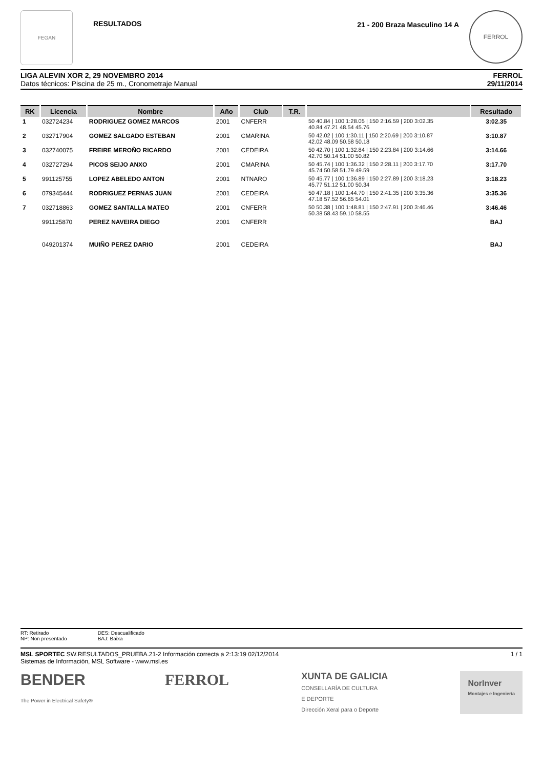FEGAN
RESULTADOS
21 - 200 Braza Masculino 14 A
FERROL
LIGA ALEVIN XOR 2, 29 NOVEMBRO 2014
Datos técnicos: Piscina de 25 m., Cronometraje Manual
FERROL
29/11/2014
| RK | Licencia | Nombre | Año | Club | T.R. | | Resultado |
| --- | --- | --- | --- | --- | --- | --- | --- |
| 1 | 032724234 | RODRIGUEZ GOMEZ MARCOS | 2001 | CNFERR | | 50 40.84 / 100 1:28.05 / 150 2:16.59 / 200 3:02.35 40.84 47.21 48.54 45.76 | 3:02.35 |
| 2 | 032717904 | GOMEZ SALGADO ESTEBAN | 2001 | CMARINA | | 50 42.02 / 100 1:30.11 / 150 2:20.69 / 200 3:10.87 42.02 48.09 50.58 50.18 | 3:10.87 |
| 3 | 032740075 | FREIRE MEROÑO RICARDO | 2001 | CEDEIRA | | 50 42.70 / 100 1:32.84 / 150 2:23.84 / 200 3:14.66 42.70 50.14 51.00 50.82 | 3:14.66 |
| 4 | 032727294 | PICOS SEIJO ANXO | 2001 | CMARINA | | 50 45.74 / 100 1:36.32 / 150 2:28.11 / 200 3:17.70 45.74 50.58 51.79 49.59 | 3:17.70 |
| 5 | 991125755 | LOPEZ ABELEDO ANTON | 2001 | NTNARO | | 50 45.77 / 100 1:36.89 / 150 2:27.89 / 200 3:18.23 45.77 51.12 51.00 50.34 | 3:18.23 |
| 6 | 079345444 | RODRIGUEZ PERNAS JUAN | 2001 | CEDEIRA | | 50 47.18 / 100 1:44.70 / 150 2:41.35 / 200 3:35.36 47.18 57.52 56.65 54.01 | 3:35.36 |
| 7 | 032718863 | GOMEZ SANTALLA MATEO | 2001 | CNFERR | | 50 50.38 / 100 1:48.81 / 150 2:47.91 / 200 3:46.46 50.38 58.43 59.10 58.55 | 3:46.46 |
| | 991125870 | PEREZ NAVEIRA DIEGO | 2001 | CNFERR | | | BAJ |
| | 049201374 | MUIÑO PEREZ DARIO | 2001 | CEDEIRA | | | BAJ |
RT: Retirado
NP: Non presentado
DES: Descualificado
BAJ: Baixa
MSL SPORTEC SW.RESULTADOS_PRUEBA.21-2 Información correcta a 2:13:19 02/12/2014
Sistemas de Información, MSL Software - www.msl.es
1 / 1
BENDER
The Power in Electrical Safety®
FERROL
XUNTA DE GALICIA
CONSELLARÍA DE CULTURA
E DEPORTE
Dirección Xeral para o Deporte
NorInver
Montajes e Ingeniería